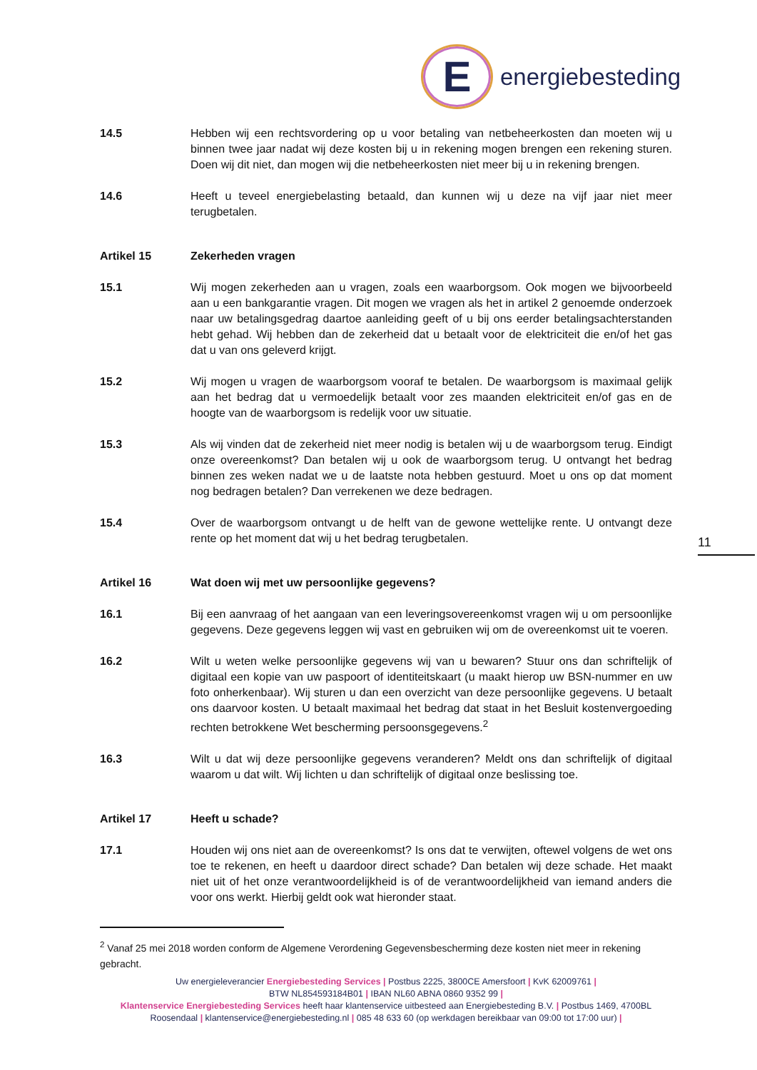E
energiebesteding
11
14.5 Hebben wij een rechtsvordering op u voor betaling van netbeheerkosten dan moeten wij u binnen twee jaar nadat wij deze kosten bij u in rekening mogen brengen een rekening sturen. Doen wij dit niet, dan mogen wij die netbeheerkosten niet meer bij u in rekening brengen.
14.6 Heeft u teveel energiebelasting betaald, dan kunnen wij u deze na vijf jaar niet meer terugbetalen.
Artikel 15 Zekerheden vragen
15.1 Wij mogen zekerheden aan u vragen, zoals een waarborgsom. Ook mogen we bijvoorbeeld aan u een bankgarantie vragen. Dit mogen we vragen als het in artikel 2 genoemde onderzoek naar uw betalingsgedrag daartoe aanleiding geeft of u bij ons eerder betalingsachterstanden hebt gehad. Wij hebben dan de zekerheid dat u betaalt voor de elektriciteit die en/of het gas dat u van ons geleverd krijgt.
15.2 Wij mogen u vragen de waarborgsom vooraf te betalen. De waarborgsom is maximaal gelijk aan het bedrag dat u vermoedelijk betaalt voor zes maanden elektriciteit en/of gas en de hoogte van de waarborgsom is redelijk voor uw situatie.
15.3 Als wij vinden dat de zekerheid niet meer nodig is betalen wij u de waarborgsom terug. Eindigt onze overeenkomst? Dan betalen wij u ook de waarborgsom terug. U ontvangt het bedrag binnen zes weken nadat we u de laatste nota hebben gestuurd. Moet u ons op dat moment nog bedragen betalen? Dan verrekenen we deze bedragen.
15.4 Over de waarborgsom ontvangt u de helft van de gewone wettelijke rente. U ontvangt deze rente op het moment dat wij u het bedrag terugbetalen.
Artikel 16 Wat doen wij met uw persoonlijke gegevens?
16.1 Bij een aanvraag of het aangaan van een leveringsovereenkomst vragen wij u om persoonlijke gegevens. Deze gegevens leggen wij vast en gebruiken wij om de overeenkomst uit te voeren.
16.2 Wilt u weten welke persoonlijke gegevens wij van u bewaren? Stuur ons dan schriftelijk of digitaal een kopie van uw paspoort of identiteitskaart (u maakt hierop uw BSN-nummer en uw foto onherkenbaar). Wij sturen u dan een overzicht van deze persoonlijke gegevens. U betaalt ons daarvoor kosten. U betaalt maximaal het bedrag dat staat in het Besluit kostenvergoeding rechten betrokkene Wet bescherming persoonsgegevens.<sup>2</sup>
16.3 Wilt u dat wij deze persoonlijke gegevens veranderen? Meldt ons dan schriftelijk of digitaal waarom u dat wilt. Wij lichten u dan schriftelijk of digitaal onze beslissing toe.
Artikel 17 Heeft u schade?
17.1 Houden wij ons niet aan de overeenkomst? Is ons dat te verwijten, oftewel volgens de wet ons toe te rekenen, en heeft u daardoor direct schade? Dan betalen wij deze schade. Het maakt niet uit of het onze verantwoordelijkheid is of de verantwoordelijkheid van iemand anders die voor ons werkt. Hierbij geldt ook wat hieronder staat.
<sup>2</sup> Vanaf 25 mei 2018 worden conform de Algemene Verordening Gegevensbescherming deze kosten niet meer in rekening gebracht.
Uw energieleverancier Energiebesteding Services | Postbus 2225, 3800CE Amersfoort | KvK 62009761 |
BTW NL854593184B01 | IBAN NL60 ABNA 0860 9352 99 |
Klantenservice Energiebesteding Services heeft haar klantenservice uitbesteed aan Energiebesteding B.V. | Postbus 1469, 4700BL Roosendaal | klantenservice@energiebesteding.nl | 085 48 633 60 (op werkdagen bereikbaar van 09:00 tot 17:00 uur) |